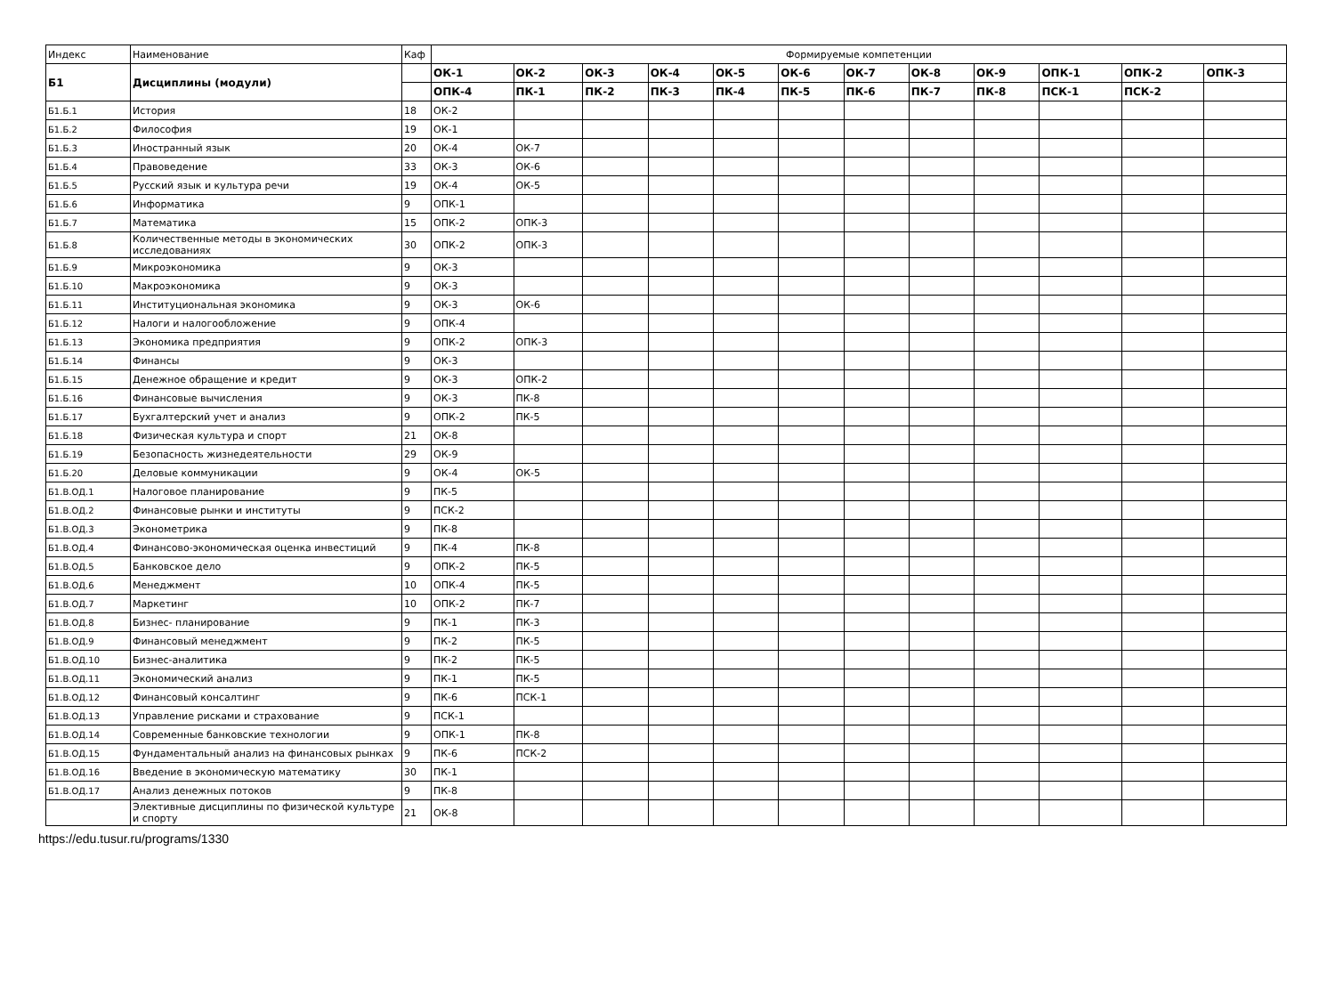| Индекс | Наименование | Каф | Формируемые компетенции | | | | | | | | | | | |
| --- | --- | --- | --- | --- | --- | --- | --- | --- | --- | --- | --- | --- | --- | --- |
| Б1 | Дисциплины (модули) | | ОК-1 | ОК-2 | ОК-3 | ОК-4 | ОК-5 | ОК-6 | ОК-7 | ОК-8 | ОК-9 | ОПК-1 | ОПК-2 | ОПК-3 |
| | | | ОПК-4 | ПК-1 | ПК-2 | ПК-3 | ПК-4 | ПК-5 | ПК-6 | ПК-7 | ПК-8 | ПСК-1 | ПСК-2 | |
| Б1.Б.1 | История | 18 | ОК-2 | | | | | | | | | | | |
| Б1.Б.2 | Философия | 19 | ОК-1 | | | | | | | | | | | |
| Б1.Б.3 | Иностранный язык | 20 | ОК-4 | ОК-7 | | | | | | | | | | |
| Б1.Б.4 | Правоведение | 33 | ОК-3 | ОК-6 | | | | | | | | | | |
| Б1.Б.5 | Русский язык и культура речи | 19 | ОК-4 | ОК-5 | | | | | | | | | | |
| Б1.Б.6 | Информатика | 9 | ОПК-1 | | | | | | | | | | | |
| Б1.Б.7 | Математика | 15 | ОПК-2 | ОПК-3 | | | | | | | | | | |
| Б1.Б.8 | Количественные методы в экономических исследованиях | 30 | ОПК-2 | ОПК-3 | | | | | | | | | | |
| Б1.Б.9 | Микроэкономика | 9 | ОК-3 | | | | | | | | | | | |
| Б1.Б.10 | Макроэкономика | 9 | ОК-3 | | | | | | | | | | | |
| Б1.Б.11 | Институциональная экономика | 9 | ОК-3 | ОК-6 | | | | | | | | | | |
| Б1.Б.12 | Налоги и налогообложение | 9 | ОПК-4 | | | | | | | | | | | |
| Б1.Б.13 | Экономика предприятия | 9 | ОПК-2 | ОПК-3 | | | | | | | | | | |
| Б1.Б.14 | Финансы | 9 | ОК-3 | | | | | | | | | | | |
| Б1.Б.15 | Денежное обращение и кредит | 9 | ОК-3 | ОПК-2 | | | | | | | | | | |
| Б1.Б.16 | Финансовые вычисления | 9 | ОК-3 | ПК-8 | | | | | | | | | | |
| Б1.Б.17 | Бухгалтерский учет и анализ | 9 | ОПК-2 | ПК-5 | | | | | | | | | | |
| Б1.Б.18 | Физическая культура и спорт | 21 | ОК-8 | | | | | | | | | | | |
| Б1.Б.19 | Безопасность жизнедеятельности | 29 | ОК-9 | | | | | | | | | | | |
| Б1.Б.20 | Деловые коммуникации | 9 | ОК-4 | ОК-5 | | | | | | | | | | |
| Б1.В.ОД.1 | Налоговое планирование | 9 | ПК-5 | | | | | | | | | | | |
| Б1.В.ОД.2 | Финансовые рынки и институты | 9 | ПСК-2 | | | | | | | | | | | |
| Б1.В.ОД.3 | Эконометрика | 9 | ПК-8 | | | | | | | | | | | |
| Б1.В.ОД.4 | Финансово-экономическая оценка инвестиций | 9 | ПК-4 | ПК-8 | | | | | | | | | | |
| Б1.В.ОД.5 | Банковское дело | 9 | ОПК-2 | ПК-5 | | | | | | | | | | |
| Б1.В.ОД.6 | Менеджмент | 10 | ОПК-4 | ПК-5 | | | | | | | | | | |
| Б1.В.ОД.7 | Маркетинг | 10 | ОПК-2 | ПК-7 | | | | | | | | | | |
| Б1.В.ОД.8 | Бизнес- планирование | 9 | ПК-1 | ПК-3 | | | | | | | | | | |
| Б1.В.ОД.9 | Финансовый менеджмент | 9 | ПК-2 | ПК-5 | | | | | | | | | | |
| Б1.В.ОД.10 | Бизнес-аналитика | 9 | ПК-2 | ПК-5 | | | | | | | | | | |
| Б1.В.ОД.11 | Экономический анализ | 9 | ПК-1 | ПК-5 | | | | | | | | | | |
| Б1.В.ОД.12 | Финансовый консалтинг | 9 | ПК-6 | ПСК-1 | | | | | | | | | | |
| Б1.В.ОД.13 | Управление рисками и страхование | 9 | ПСК-1 | | | | | | | | | | | |
| Б1.В.ОД.14 | Современные банковские технологии | 9 | ОПК-1 | ПК-8 | | | | | | | | | | |
| Б1.В.ОД.15 | Фундаментальный анализ на финансовых рынках | 9 | ПК-6 | ПСК-2 | | | | | | | | | | |
| Б1.В.ОД.16 | Введение в экономическую математику | 30 | ПК-1 | | | | | | | | | | | |
| Б1.В.ОД.17 | Анализ денежных потоков | 9 | ПК-8 | | | | | | | | | | | |
| | Элективные дисциплины по физической культуре и спорту | 21 | ОК-8 | | | | | | | | | | | |
https://edu.tusur.ru/programs/1330